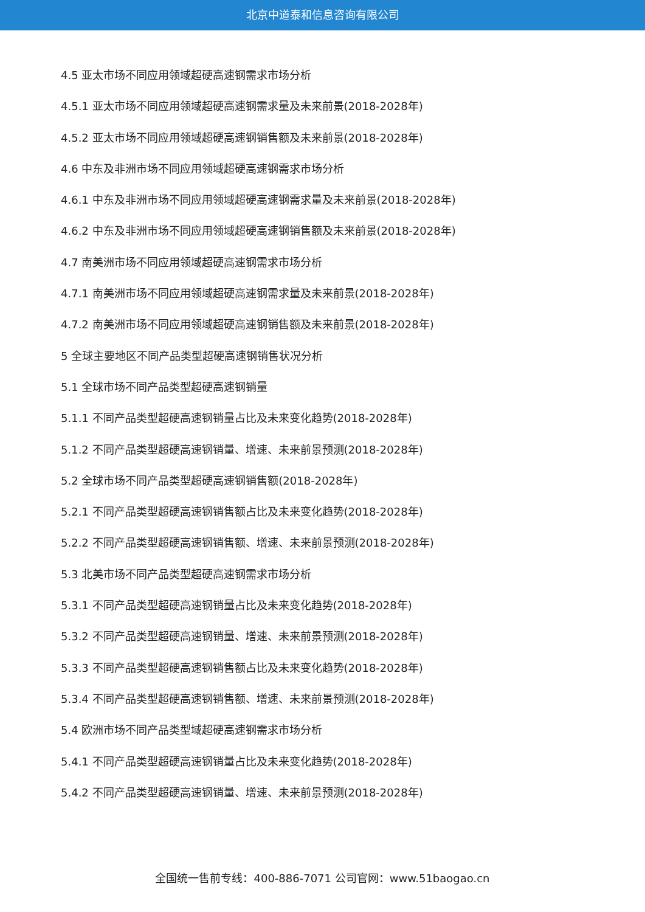北京中道泰和信息咨询有限公司
4.5 亚太市场不同应用领域超硬高速钢需求市场分析
4.5.1 亚太市场不同应用领域超硬高速钢需求量及未来前景(2018-2028年)
4.5.2 亚太市场不同应用领域超硬高速钢销售额及未来前景(2018-2028年)
4.6 中东及非洲市场不同应用领域超硬高速钢需求市场分析
4.6.1 中东及非洲市场不同应用领域超硬高速钢需求量及未来前景(2018-2028年)
4.6.2 中东及非洲市场不同应用领域超硬高速钢销售额及未来前景(2018-2028年)
4.7 南美洲市场不同应用领域超硬高速钢需求市场分析
4.7.1 南美洲市场不同应用领域超硬高速钢需求量及未来前景(2018-2028年)
4.7.2 南美洲市场不同应用领域超硬高速钢销售额及未来前景(2018-2028年)
5 全球主要地区不同产品类型超硬高速钢销售状况分析
5.1 全球市场不同产品类型超硬高速钢销量
5.1.1 不同产品类型超硬高速钢销量占比及未来变化趋势(2018-2028年)
5.1.2 不同产品类型超硬高速钢销量、增速、未来前景预测(2018-2028年)
5.2 全球市场不同产品类型超硬高速钢销售额(2018-2028年)
5.2.1 不同产品类型超硬高速钢销售额占比及未来变化趋势(2018-2028年)
5.2.2 不同产品类型超硬高速钢销售额、增速、未来前景预测(2018-2028年)
5.3 北美市场不同产品类型超硬高速钢需求市场分析
5.3.1 不同产品类型超硬高速钢销量占比及未来变化趋势(2018-2028年)
5.3.2 不同产品类型超硬高速钢销量、增速、未来前景预测(2018-2028年)
5.3.3 不同产品类型超硬高速钢销售额占比及未来变化趋势(2018-2028年)
5.3.4 不同产品类型超硬高速钢销售额、增速、未来前景预测(2018-2028年)
5.4 欧洲市场不同产品类型域超硬高速钢需求市场分析
5.4.1 不同产品类型超硬高速钢销量占比及未来变化趋势(2018-2028年)
5.4.2 不同产品类型超硬高速钢销量、增速、未来前景预测(2018-2028年)
全国统一售前专线：400-886-7071 公司官网：www.51baogao.cn